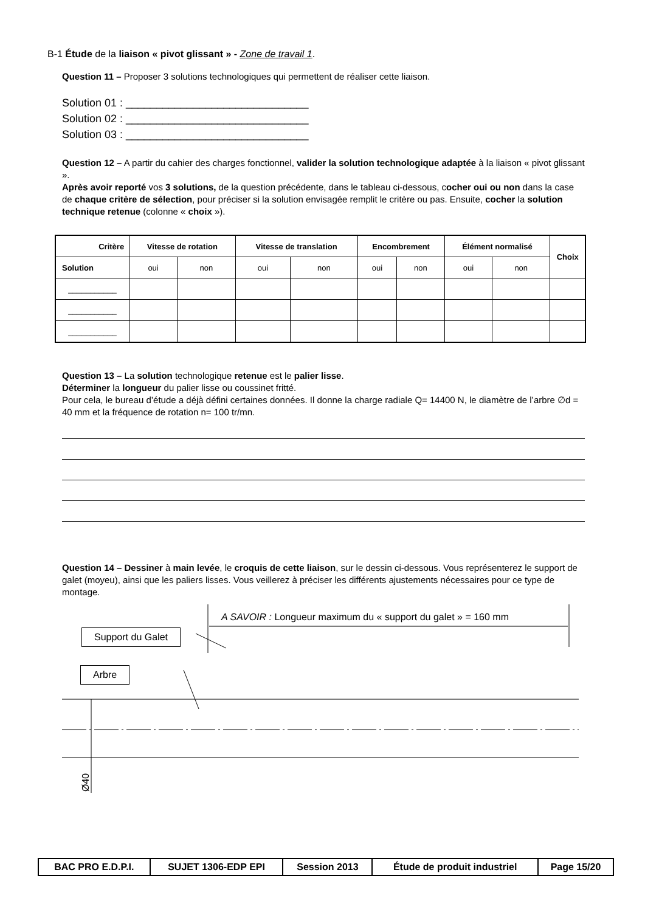B-1 Étude de la liaison « pivot glissant » - Zone de travail 1.
Question 11 – Proposer 3 solutions technologiques qui permettent de réaliser cette liaison.
Solution 01 : ______________________________
Solution 02 : ______________________________
Solution 03 : ______________________________
Question 12 – A partir du cahier des charges fonctionnel, valider la solution technologique adaptée à la liaison « pivot glissant ».
Après avoir reporté vos 3 solutions, de la question précédente, dans le tableau ci-dessous, cocher oui ou non dans la case de chaque critère de sélection, pour préciser si la solution envisagée remplit le critère ou pas. Ensuite, cocher la solution technique retenue (colonne « choix »).
| Critère | Vitesse de rotation | | Vitesse de translation | | Encombrement | | Élément normalisé | | Choix |
| --- | --- | --- | --- | --- | --- | --- | --- | --- | --- |
| Solution | oui | non | oui | non | oui | non | oui | non | |
| ___________ | | | | | | | | | |
| ___________ | | | | | | | | | |
| ___________ | | | | | | | | | |
Question 13 – La solution technologique retenue est le palier lisse.
Déterminer la longueur du palier lisse ou coussinet fritté.
Pour cela, le bureau d’étude a déjà défini certaines données. Il donne la charge radiale Q= 14400 N, le diamètre de l’arbre ∅d = 40 mm et la fréquence de rotation n= 100 tr/mn.
Question 14 – Dessiner à main levée, le croquis de cette liaison, sur le dessin ci-dessous. Vous représenterez le support de galet (moyeu), ainsi que les paliers lisses. Vous veillerez à préciser les différents ajustements nécessaires pour ce type de montage.
A SAVOIR : Longueur maximum du « support du galet » = 160 mm
Support du Galet
Arbre
Ø40
| BAC PRO E.D.P.I. | SUJET 1306-EDP EPI | Session 2013 | Étude de produit industriel | Page 15/20 |